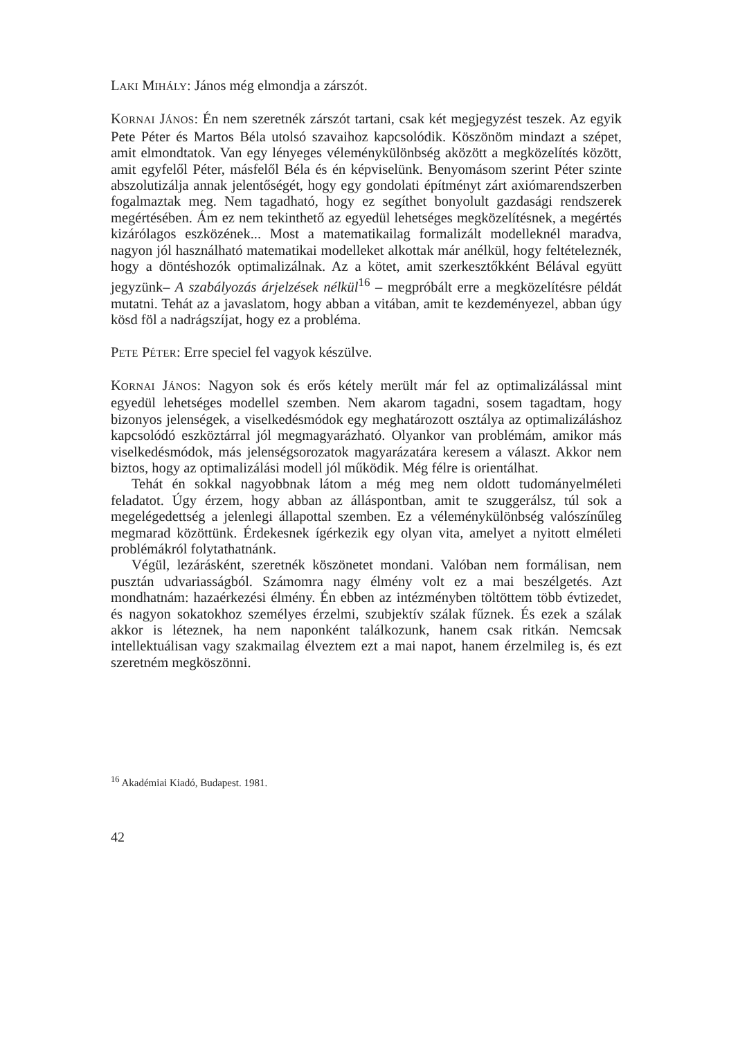LAKI MIHÁLY: János még elmondja a zárszót.
KORNAI JÁNOS: Én nem szeretnék zárszót tartani, csak két megjegyzést teszek. Az egyik Pete Péter és Martos Béla utolsó szavaihoz kapcsolódik. Köszönöm mindazt a szépet, amit elmondtatok. Van egy lényeges véleménykülönbség aközött a megközelítés között, amit egyfelől Péter, másfelől Béla és én képviselünk. Benyomásom szerint Péter szinte abszolutizálja annak jelentőségét, hogy egy gondolati építményt zárt axiómarendszerben fogalmaztak meg. Nem tagadható, hogy ez segíthet bonyolult gazdasági rendszerek megértésében. Ám ez nem tekinthető az egyedül lehetséges megközelítésnek, a megértés kizárólagos eszközének... Most a matematikailag formalizált modelleknél maradva, nagyon jól használható matematikai modelleket alkottak már anélkül, hogy feltételeznék, hogy a döntéshozók optimalizálnak. Az a kötet, amit szerkesztőkként Bélával együtt jegyzünk– A szabályozás árjelzések nélkül<sup>16</sup> – megpróbált erre a megközelítésre példát mutatni. Tehát az a javaslatom, hogy abban a vitában, amit te kezdeményezel, abban úgy kösd föl a nadrágszíjat, hogy ez a probléma.
PETE PÉTER: Erre speciel fel vagyok készülve.
KORNAI JÁNOS: Nagyon sok és erős kétely merült már fel az optimalizálással mint egyedül lehetséges modellel szemben. Nem akarom tagadni, sosem tagadtam, hogy bizonyos jelenségek, a viselkedésmódok egy meghatározott osztálya az optimalizáláshoz kapcsolódó eszköztárral jól megmagyarázható. Olyankor van problémám, amikor más viselkedésmódok, más jelenségsorozatok magyarázatára keresem a választ. Akkor nem biztos, hogy az optimalizálási modell jól működik. Még félre is orientálhat.
Tehát én sokkal nagyobbnak látom a még meg nem oldott tudományelméleti feladatot. Úgy érzem, hogy abban az álláspontban, amit te szuggerálsz, túl sok a megelégedettség a jelenlegi állapottal szemben. Ez a véleménykülönbség valószínűleg megmarad közöttünk. Érdekesnek ígérkezik egy olyan vita, amelyet a nyitott elméleti problémákról folytathatnánk.
Végül, lezárásként, szeretnék köszönetet mondani. Valóban nem formálisan, nem pusztán udvariasságból. Számomra nagy élmény volt ez a mai beszélgetés. Azt mondhatnám: hazaérkezési élmény. Én ebben az intézményben töltöttem több évtizedet, és nagyon sokatokhoz személyes érzelmi, szubjektív szálak fűznek. És ezek a szálak akkor is léteznek, ha nem naponként találkozunk, hanem csak ritkán. Nemcsak intellektuálisan vagy szakmailag élveztem ezt a mai napot, hanem érzelmileg is, és ezt szeretném megköszönni.
<sup>16</sup> Akadémiai Kiadó, Budapest. 1981.
42